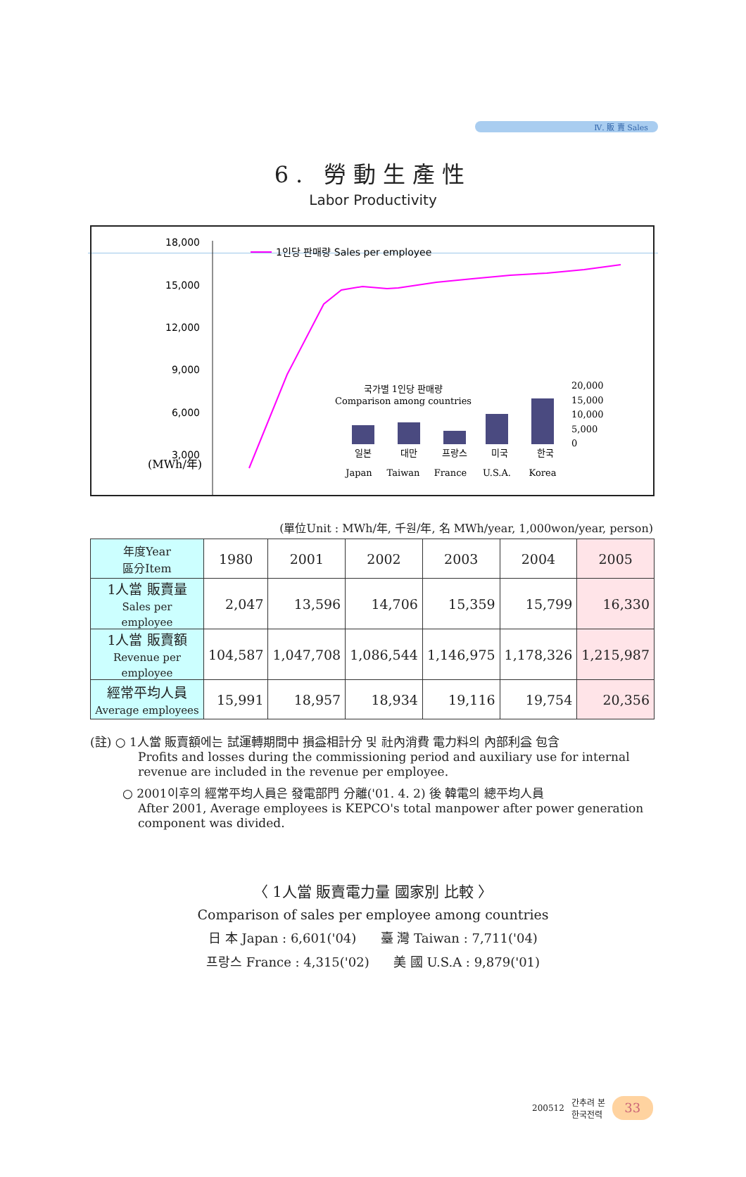Ⅳ. 販 賣 Sales
6. 勞動生產性
Labor Productivity
18,000
15,000
12,000
9,000
6,000
3,000
(MWh/年)
1인당 판매량 Sales per employee
국가별 1인당 판매량
Comparison among countries
일본
대만
프랑스
미국
한국
Japan
Taiwan
France
U.S.A.
Korea
20,000
15,000
10,000
5,000
0
(單位Unit : MWh/年, 千원/年, 名 MWh/year, 1,000won/year, person)
| 年度Year 區分Item | 1980 | 2001 | 2002 | 2003 | 2004 | 2005 |
| --- | --- | --- | --- | --- | --- | --- |
| 1人當 販賣量 Sales per employee | 2,047 | 13,596 | 14,706 | 15,359 | 15,799 | 16,330 |
| 1人當 販賣額 Revenue per employee | 104,587 | 1,047,708 | 1,086,544 | 1,146,975 | 1,178,326 | 1,215,987 |
| 經常平均人員 Average employees | 15,991 | 18,957 | 18,934 | 19,116 | 19,754 | 20,356 |
(註) ○ 1人當 販賣額에는 試運轉期間中 損益相計分 및 社內消費 電力料의 內部利益 包含
Profits and losses during the commissioning period and auxiliary use for internal revenue are included in the revenue per employee.
○ 2001이후의 經常平均人員은 發電部門 分離('01. 4. 2) 後 韓電의 總平均人員
After 2001, Average employees is KEPCO's total manpower after power generation component was divided.
〈 1人當 販賣電力量 國家別 比較 〉
Comparison of sales per employee among countries
日 本 Japan : 6,601('04) 臺 灣 Taiwan : 7,711('04)
프랑스 France : 4,315('02) 美 國 U.S.A : 9,879('01)
200512 간추려 본
한국전력 33